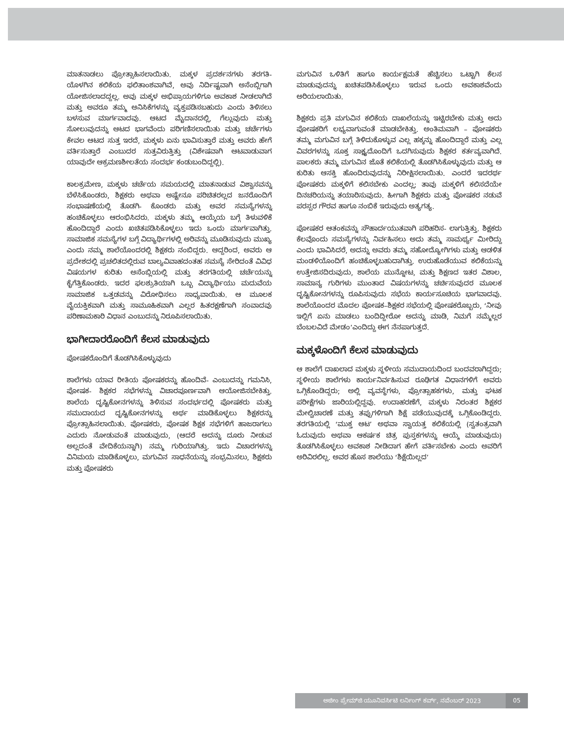ಮಾತನಾಡಲು ಪ್ರೋತ್ಸಾಹಿಸಲಾಯಿತು. ಮಕ್ಕಳ ಪ್ರದರ್ಶನಗಳು ತರಗತಿ- ಯೊಳಗಿನ ಕಲಿಕೆಯ ಫಲಿತಾಂಶವಾಗಿವೆ, ಅವು ನಿರ್ದಿಷ್ಟವಾಗಿ ಅಸೆಂಬ್ಲಿಗಾಗಿ ಯೋಜಿಸಲಾದದ್ದಲ್ಲ. ಅವು ಮಕ್ಕಳ ಅಭಿಪ್ರಾಯಗಳಿಗೂ ಅವಕಾಶ ನೀಡಲಾಗಿದೆ ಮತ್ತು ಅವರೂ ತಮ್ಮ ಅನಿಸಿಕೆಗಳನ್ನು ವ್ಯಕ್ತಪಡಿಸಬಹುದು ಎಂದು ತಿಳಿಸಲು ಬಳಸುವ ಮಾರ್ಗವಾದವು. ಆಟದ ಮೈದಾನದಲ್ಲಿ, ಗೆಲ್ಲುವುದು ಮತ್ತು ಸೋಲುವುದನ್ನು ಆಟದ ಭಾಗವೆಂದು ಪರಿಗಣಿಸಲಾಯಿತು ಮತ್ತು ಚರ್ಚೆಗಳು ಕೇವಲ ಆಟದ ಸುತ್ತ ಇರದೆ, ಮಕ್ಕಳು ಏನು ಭಾವಿಸುತ್ತಾರೆ ಮತ್ತು ಅವರು ಹೇಗೆ ವರ್ತಿಸುತ್ತಾರೆ ಎಂಬುದರ ಸುತ್ತವಿರುತ್ತಿತ್ತು (ವಿಶೇಷವಾಗಿ ಆಟವಾಡುವಾಗ ಯಾವುದೇ ಆಕ್ರಮಣಶೀಲತೆಯ ಸಂದರ್ಭ ಕಂಡುಬಂದಿದ್ದಲ್ಲಿ).
ಕಾಲಕ್ರಮೇಣ, ಮಕ್ಕಳು ಚರ್ಚೆಯ ಸಮಯದಲ್ಲಿ ಮಾತನಾಡುವ ವಿಶ್ವಾಸವನ್ನು ಬೆಳೆಸಿಕೊಂಡರು, ಶಿಕ್ಷಕರು ಅಥವಾ ಅಷ್ಟೇನೂ ಪರಿಚಿತರಲ್ಲದ ಜನರೊಂದಿಗೆ ಸಂಭಾಷಣೆಯಲ್ಲಿ ತೊಡಗಿ- ಕೊಂಡರು ಮತ್ತು ಅವರ ಸಮಸ್ಯೆಗಳನ್ನು ಹಂಚಿಕೊಳ್ಳಲು ಆರಂಭಿಸಿದರು. ಮಕ್ಕಳು ತಮ್ಮ ಆಯ್ಕೆಯ ಬಗ್ಗೆ ತಿಳುವಳಿಕೆ ಹೊಂದಿದ್ದಾರೆ ಎಂದು ಖಚಿತಪಡಿಸಿಕೊಳ್ಳಲು ಇದು ಒಂದು ಮಾರ್ಗವಾಗಿತ್ತು. ಸಾಮಾಜಿಕ ಸಮಸ್ಯೆಗಳ ಬಗ್ಗೆ ವಿದ್ಯಾರ್ಥಿಗಳಲ್ಲಿ ಅರಿವನ್ನು ಮೂಡಿಸುವುದು ಮುಖ್ಯ ಎಂದು ನಮ್ಮ ಶಾಲೆಯೊಂದರಲ್ಲಿ ಶಿಕ್ಷಕರು ನಂಬಿದ್ದರು. ಆದ್ದರಿಂದ, ಅವರು ಆ ಪ್ರದೇಶದಲ್ಲಿ ಪ್ರಚಲಿತದಲ್ಲಿರುವ ಬಾಲ್ಯವಿವಾಹದಂತಹ ಸಮಸ್ಯೆ ಸೇರಿದಂತೆ ವಿವಿಧ ವಿಷಯಗಳ ಕುರಿತು ಅಸೆಂಬ್ಲಿಯಲ್ಲಿ ಮತ್ತು ತರಗತಿಯಲ್ಲಿ ಚರ್ಚೆಯನ್ನು ಕೈಗೆತ್ತಿಕೊಂಡರು. ಇದರ ಫಲಶ್ರುತಿಯಾಗಿ ಒಬ್ಬ ವಿದ್ಯಾರ್ಥಿಯು ಮದುವೆಯ ಸಾಮಾಜಿಕ ಒತ್ತಡವನ್ನು ವಿರೋಧಿಸಲು ಸಾಧ್ಯವಾಯಿತು. ಆ ಮೂಲಕ ವೈಯಕ್ತಿಕವಾಗಿ ಮತ್ತು ಸಾಮೂಹಿಕವಾಗಿ ಎಲ್ಲರ ಹಿತರಕ್ಷಣೆಗಾಗಿ ಸಂವಾದವು ಪರಿಣಾಮಕಾರಿ ವಿಧಾನ ಎಂಬುದನ್ನು ನಿರೂಪಿಸಲಾಯಿತು.
ಭಾಗೀದಾರರೊಂದಿಗೆ ಕೆಲಸ ಮಾಡುವುದು
ಪೋಷಕರೊಂದಿಗೆ ತೊಡಗಿಸಿಕೊಳ್ಳುವುದು
ಶಾಲೆಗಳು ಯಾವ ರೀತಿಯ ಪೋಷಕರನ್ನು ಹೊಂದಿವೆ- ಎಂಬುದನ್ನು ಗಮನಿಸಿ, ಪೋಷಕ- ಶಿಕ್ಷಕರ ಸಭೆಗಳನ್ನು ವಿಚಾರಪೂರ್ಣವಾಗಿ ಆಯೋಜಿಸಬೇಕಿತ್ತು. ಶಾಲೆಯ ದೃಷ್ಟಿಕೋನಗಳನ್ನು ತಿಳಿಸುವ ಸಂದರ್ಭದಲ್ಲಿ ಪೋಷಕರು ಮತ್ತು ಸಮುದಾಯದ ದೃಷ್ಟಿಕೋನಗಳನ್ನು ಅರ್ಥ ಮಾಡಿಕೊಳ್ಳಲು ಶಿಕ್ಷಕರನ್ನು ಪ್ರೋತ್ಸಾಹಿಸಲಾಯಿತು. ಪೋಷಕರು, ಪೋಷಕ ಶಿಕ್ಷಕ ಸಭೆಗಳಿಗೆ ಹಾಜರಾಗಲು ಎದುರು ನೋಡುವಂತೆ ಮಾಡುವುದು, (ಆದರೆ ಅದನ್ನು ದೂರು ನೀಡುವ ಅಲ್ಲದಂತೆ ವೇದಿಕೆಯನ್ನಾಗಿ) ನಮ್ಮ ಗುರಿಯಾಗಿತ್ತು. ಇದು ವಿಚಾರಗಳನ್ನು ವಿನಿಮಯ ಮಾಡಿಕೊಳ್ಳಲು, ಮಗುವಿನ ಸಾಧನೆಯನ್ನು ಸಂಭ್ರಮಿಸಲು, ಶಿಕ್ಷಕರು ಮತ್ತು ಪೋಷಕರು
ಮಗುವಿನ ಒಳಿತಿಗೆ ಹಾಗೂ ಕಾರ್ಯಕ್ಷಮತೆ ಹೆಚ್ಚಿಸಲು ಒಟ್ಟಾಗಿ ಕೆಲಸ ಮಾಡುವುದನ್ನು ಖಚಿತಪಡಿಸಿಕೊಳ್ಳಲು ಇರುವ ಒಂದು ಅವಕಾಶವೆಂದು ಅರಿಯಲಾಯಿತು.
ಶಿಕ್ಷಕರು ಪ್ರತಿ ಮಗುವಿನ ಕಲಿಕೆಯ ದಾಖಲೆಯನ್ನು ಇಟ್ಟಿರಬೇಕು ಮತ್ತು ಅದು ಪೋಷಕರಿಗೆ ಲಭ್ಯವಾಗುವಂತೆ ಮಾಡಬೇಕಿತ್ತು. ಅಂತಿಮವಾಗಿ – ಪೋಷಕರು ತಮ್ಮ ಮಗುವಿನ ಬಗ್ಗೆ ತಿಳಿದುಕೊಳ್ಳುವ ಎಲ್ಲ ಹಕ್ಕನ್ನು ಹೊಂದಿದ್ದಾರೆ ಮತ್ತು ಎಲ್ಲ ವಿವರಗಳನ್ನು ಸೂಕ್ತ ಸಾಕ್ಷ್ಯದೊಂದಿಗೆ ಒದಗಿಸುವುದು ಶಿಕ್ಷಕರ ಕರ್ತವ್ಯವಾಗಿದೆ. ಪಾಲಕರು ತಮ್ಮ ಮಗುವಿನ ಜೊತೆ ಕಲಿಕೆಯಲ್ಲಿ ತೊಡಗಿಸಿಕೊಳ್ಳುವುದು ಮತ್ತು ಆ ಕುರಿತು ಆಸಕ್ತಿ ಹೊಂದಿರುವುದನ್ನು ನಿರೀಕ್ಷಿಸಲಾಯಿತು. ಎಂದರೆ ಇದರರ್ಥ ಪೋಷಕರು ಮಕ್ಕಳಿಗೆ ಕಲಿಸಬೇಕು ಎಂದಲ್ಲ; ತಾವು ಮಕ್ಕಳಿಗೆ ಕಲಿಸದೆಯೇ ದಿನಚರಿಯನ್ನು ತಯಾರಿಸುವುದು. ಹೀಗಾಗಿ ಶಿಕ್ಷಕರು ಮತ್ತು ಪೋಷಕರ ನಡುವೆ ಪರಸ್ಪರ ಗೌರವ ಹಾಗೂ ನಂಬಿಕೆ ಇರುವುದು ಅತ್ಯಗತ್ಯ.
ಪೋಷಕರ ಆತಂಕವನ್ನು ಸೌಹಾರ್ದಯುತವಾಗಿ ಪರಿಹರಿಸ- ಲಾಗುತ್ತಿತ್ತು. ಶಿಕ್ಷಕರು ಕೆಲವೊಂದು ಸಮಸ್ಯೆಗಳನ್ನು ನಿರ್ವಹಿಸಲು ಅದು ತಮ್ಮ ಸಾಮರ್ಥ್ಯ ಮೀರಿದ್ದು ಎಂದು ಭಾವಿಸಿದರೆ, ಅದನ್ನು ಅವರು ತಮ್ಮ ಸಹೋದ್ಯೋಗಿಗಳು ಮತ್ತು ಆಡಳಿತ ಮಂಡಳಿಯೊಂದಿಗೆ ಹಂಚಿಕೊಳ್ಳಬಹುದಾಗಿತ್ತು. ಉರುಹೊಡೆಯುವ ಕಲಿಕೆಯನ್ನು ಉತ್ತೇಜಿಸದಿರುವುದು, ಶಾಲೆಯ ಮುನ್ನೋಟ, ಮತ್ತು ಶಿಕ್ಷಣದ ಇತರ ವಿಶಾಲ, ಸಾಮಾನ್ಯ ಗುರಿಗಳು ಮುಂತಾದ ವಿಷಯಗಳನ್ನು ಚರ್ಚಿಸುವುದರ ಮೂಲಕ ದೃಷ್ಟಿಕೋನಗಳನ್ನು ರೂಪಿಸುವುದು ಸಭೆಯ ಕಾರ್ಯಸೂಚಿಯ ಭಾಗವಾದವು. ಶಾಲೆಯೊಂದರ ಮೊದಲ ಪೋಷಕ–ಶಿಕ್ಷಕರ ಸಭೆಯಲ್ಲಿ ಪೋಷಕರೊಬ್ಬರು, ‘ನೀವು ಇಲ್ಲಿಗೆ ಏನು ಮಾಡಲು ಬಂದಿದ್ದೀರೋ ಅದನ್ನು ಮಾಡಿ, ನಿಮಗೆ ನಮ್ಮೆಲ್ಲರ ಬೆಂಬಲವಿದೆ ಮೇಡಂ’ಎಂದಿದ್ದು ಈಗ ನೆನಪಾಗುತ್ತದೆ.
ಮಕ್ಕಳೊಂದಿಗೆ ಕೆಲಸ ಮಾಡುವುದು
ಆ ಶಾಲೆಗೆ ದಾಖಲಾದ ಮಕ್ಕಳು ಸ್ಥಳೀಯ ಸಮುದಾಯದಿಂದ ಬಂದವರಾಗಿದ್ದರು; ಸ್ಥಳೀಯ ಶಾಲೆಗಳು ಕಾರ್ಯನಿರ್ವಹಿಸುವ ರೂಢಿಗತ ವಿಧಾನಗಳಿಗೆ ಅವರು ಒಗ್ಗಿಕೊಂಡಿದ್ದರು; ಅಲ್ಲಿ ವ್ಯವಸ್ಥೆಗಳು, ಪ್ರೋತ್ಸಾಹಕಗಳು, ಮತ್ತು ಘಟಕ ಪರೀಕ್ಷೆಗಳು ಜಾರಿಯಲ್ಲಿದ್ದವು. ಉದಾಹರಣೆಗೆ, ಮಕ್ಕಳು ನಿರಂತರ ಶಿಕ್ಷಕರ ಮೇಲ್ವಿಚಾರಣೆ ಮತ್ತು ತಪ್ಪುಗಳಿಗಾಗಿ ಶಿಕ್ಷೆ ಪಡೆಯುವುದಕ್ಕೆ ಒಗ್ಗಿಕೊಂಡಿದ್ದರು. ತರಗತಿಯಲ್ಲಿ ‘ಮುಕ್ತ ಆಟ’ ಅಥವಾ ಸ್ವಾಯತ್ತ ಕಲಿಕೆಯಲ್ಲಿ (ಸ್ವತಂತ್ರವಾಗಿ ಓದುವುದು ಅಥವಾ ಆಕರ್ಷಕ ಚಿತ್ರ ಪುಸ್ತಕಗಳನ್ನು ಆಯ್ಕೆ ಮಾಡುವುದು) ತೊಡಗಿಸಿಕೊಳ್ಳಲು ಅವಕಾಶ ನೀಡಿದಾಗ ಹೇಗೆ ವರ್ತಿಸಬೇಕು ಎಂದು ಅವರಿಗೆ ಅರಿವಿರಲಿಲ್ಲ. ಅವರ ಹೊಸ ಶಾಲೆಯು ‘ಶಿಕ್ಷೆಯಿಲ್ಲದ’
ಅಜೀಂ ಪ್ರೇಮ್‌ಜಿ ಯೂನಿವರ್ಸಿಟಿ ಲರ್ನಿಂಗ್ ಕರ್ವ್, ನವೆಂಬರ್ 2023 05